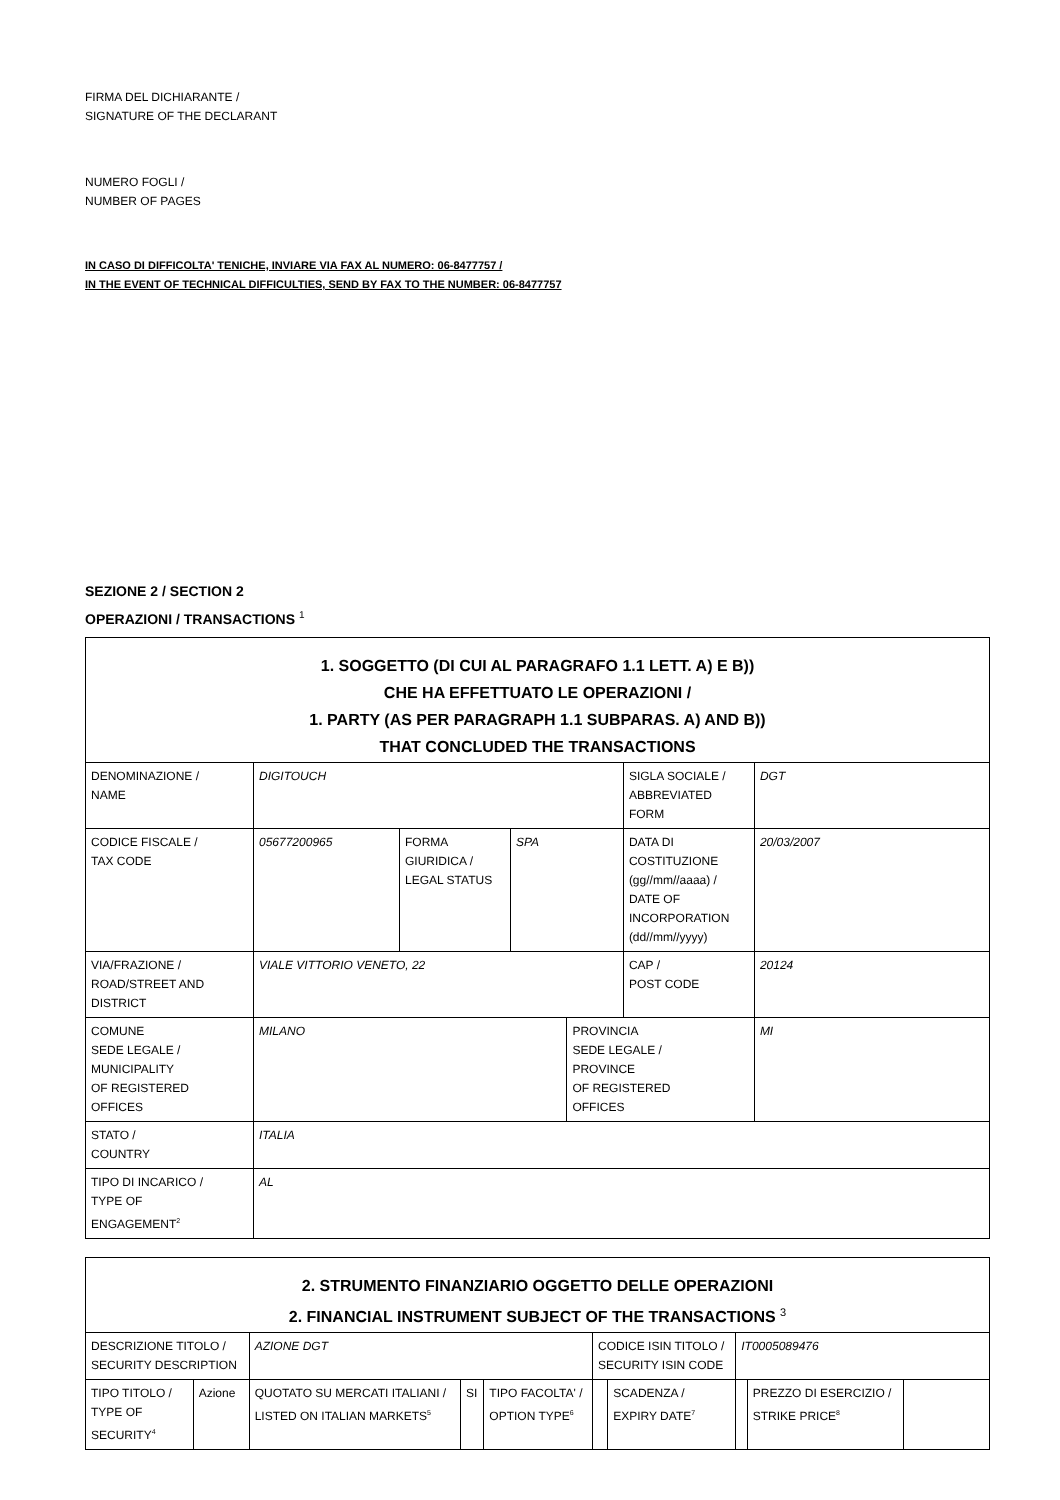FIRMA DEL DICHIARANTE /
SIGNATURE OF THE DECLARANT
NUMERO FOGLI /
NUMBER OF PAGES
IN CASO DI DIFFICOLTA' TENICHE, INVIARE VIA FAX AL NUMERO: 06-8477757 /
IN THE EVENT OF TECHNICAL DIFFICULTIES, SEND BY FAX TO THE NUMBER: 06-8477757
SEZIONE 2 / SECTION 2
OPERAZIONI / TRANSACTIONS <sup>1</sup>
| 1. SOGGETTO (DI CUI AL PARAGRAFO 1.1 LETT. A) E B)) CHE HA EFFETTUATO LE OPERAZIONI / 1. PARTY (AS PER PARAGRAPH 1.1 SUBPARAS. A) AND B)) THAT CONCLUDED THE TRANSACTIONS | | | | | | |
| DENOMINAZIONE / NAME | DIGITOUCH | | | | SIGLA SOCIALE / ABBREVIATED FORM | DGT |
| CODICE FISCALE / TAX CODE | 05677200965 | FORMA GIURIDICA / LEGAL STATUS | SPA | | DATA DI COSTITUZIONE (gg//mm//aaaa) / DATE OF INCORPORATION (dd//mm//yyyy) | 20/03/2007 |
| VIA/FRAZIONE / ROAD/STREET AND DISTRICT | VIALE VITTORIO VENETO, 22 | | | | CAP / POST CODE | 20124 |
| COMUNE SEDE LEGALE / MUNICIPALITY OF REGISTERED OFFICES | MILANO | | | PROVINCIA SEDE LEGALE / PROVINCE OF REGISTERED OFFICES | | MI |
| STATO / COUNTRY | ITALIA | | | | | |
| TIPO DI INCARICO / TYPE OF ENGAGEMENT<sup>2</sup> | AL | | | | | |
| 2. STRUMENTO FINANZIARIO OGGETTO DELLE OPERAZIONI 2. FINANCIAL INSTRUMENT SUBJECT OF THE TRANSACTIONS <sup>3</sup> | | | | | | | | | |
| DESCRIZIONE TITOLO / SECURITY DESCRIPTION | | AZIONE DGT | | | CODICE ISIN TITOLO / SECURITY ISIN CODE | | IT0005089476 | | |
| TIPO TITOLO / TYPE OF SECURITY<sup>4</sup> | Azione | QUOTATO SU MERCATI ITALIANI / LISTED ON ITALIAN MARKETS<sup>5</sup> | SI | TIPO FACOLTA' / OPTION TYPE<sup>6</sup> | | SCADENZA / EXPIRY DATE<sup>7</sup> | | PREZZO DI ESERCIZIO / STRIKE PRICE<sup>8</sup> | |